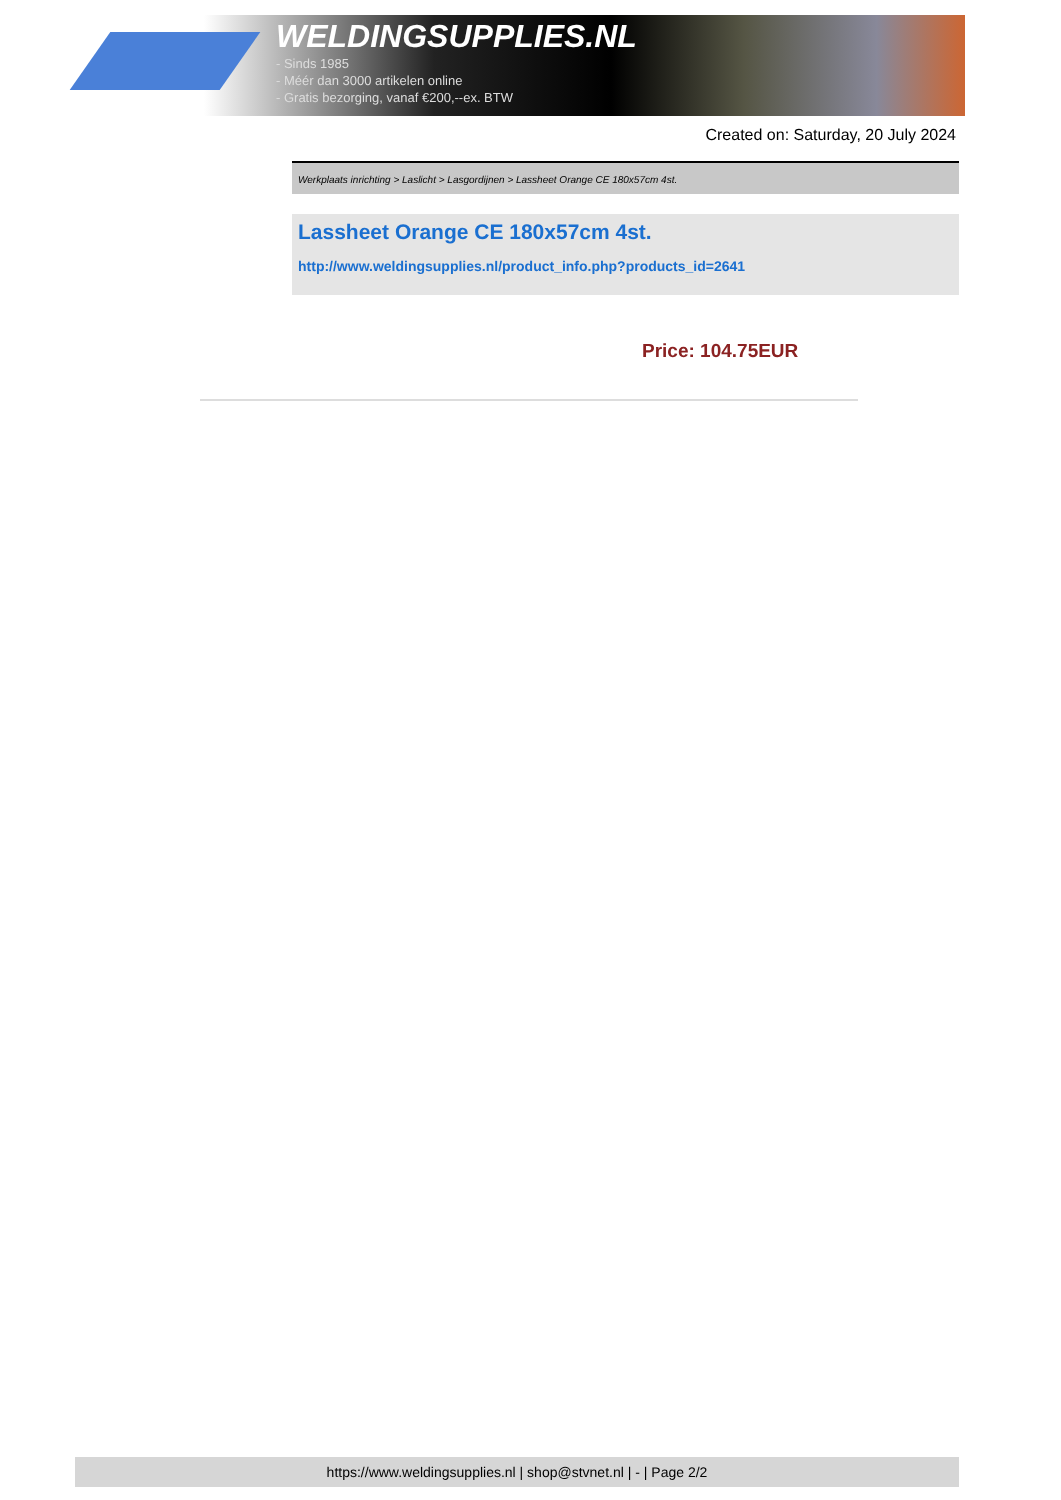WELDINGSUPPLIES.NL
- Sinds 1985
- Méér dan 3000 artikelen online
- Gratis bezorging, vanaf €200,--ex. BTW
Created on: Saturday, 20 July 2024
Werkplaats inrichting > Laslicht > Lasgordijnen > Lassheet Orange CE 180x57cm 4st.
Lassheet Orange CE 180x57cm 4st.
http://www.weldingsupplies.nl/product_info.php?products_id=2641
Price: 104.75EUR
https://www.weldingsupplies.nl | shop@stvnet.nl | - | Page 2/2